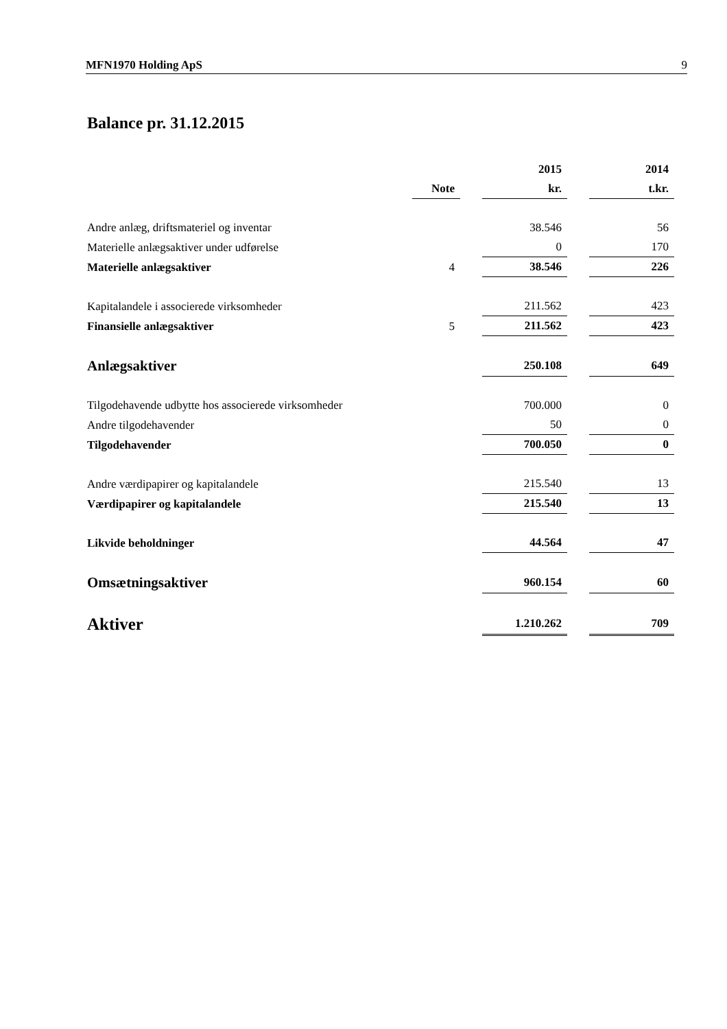MFN1970 Holding ApS 9
Balance pr. 31.12.2015
| | | | 2015 | | 2014 |
| --- | --- | --- | --- | --- | --- |
| | Note | | kr. | | t.kr. |
| Andre anlæg, driftsmateriel og inventar | | | 38.546 | | 56 |
| Materielle anlægsaktiver under udførelse | | | 0 | | 170 |
| Materielle anlægsaktiver | 4 | | 38.546 | | 226 |
| Kapitalandele i associerede virksomheder | | | 211.562 | | 423 |
| Finansielle anlægsaktiver | 5 | | 211.562 | | 423 |
| Anlægsaktiver | | | 250.108 | | 649 |
| Tilgodehavende udbytte hos associerede virksomheder | | | 700.000 | | 0 |
| Andre tilgodehavender | | | 50 | | 0 |
| Tilgodehavender | | | 700.050 | | 0 |
| Andre værdipapirer og kapitalandele | | | 215.540 | | 13 |
| Værdipapirer og kapitalandele | | | 215.540 | | 13 |
| Likvide beholdninger | | | 44.564 | | 47 |
| Omsætningsaktiver | | | 960.154 | | 60 |
| Aktiver | | | 1.210.262 | | 709 |